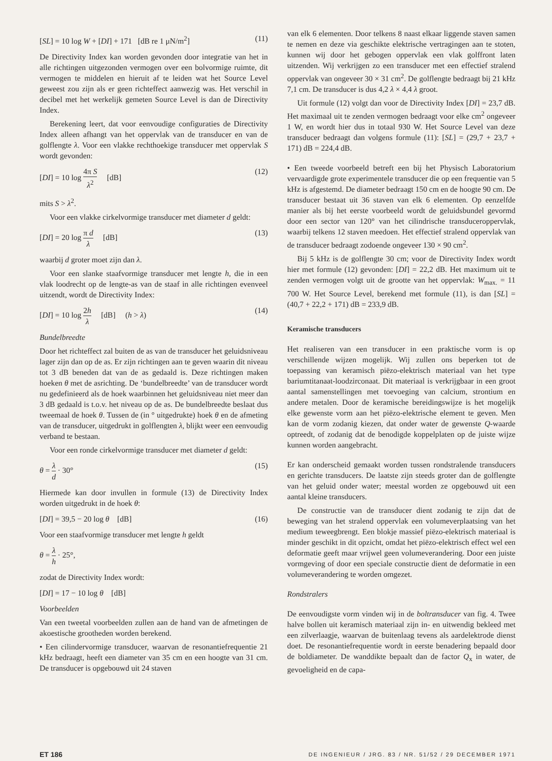[SL] = 10 log W + [DI] + 171 [dB re 1 μN/m<sup>2</sup>] (11)
De Directivity Index kan worden gevonden door integratie van het in alle richtingen uitgezonden vermogen over een bolvormige ruimte, dit vermogen te middelen en hieruit af te leiden wat het Source Level geweest zou zijn als er geen richteffect aanwezig was. Het verschil in decibel met het werkelijk gemeten Source Level is dan de Directivity Index.
Berekening leert, dat voor eenvoudige configuraties de Directivity Index alleen afhangt van het oppervlak van de transducer en van de golflengte λ. Voor een vlakke rechthoekige transducer met oppervlak S wordt gevonden:
[DI] = 10 log 4π S λ<sup>2</sup> [dB] (12)
mits S > λ<sup>2</sup>.
Voor een vlakke cirkelvormige transducer met diameter d geldt:
[DI] = 20 log π d λ [dB] (13)
waarbij d groter moet zijn dan λ.
Voor een slanke staafvormige transducer met lengte h, die in een vlak loodrecht op de lengte-as van de staaf in alle richtingen evenveel uitzendt, wordt de Directivity Index:
[DI] = 10 log 2h λ [dB] (h > λ) (14)
Bundelbreedte
Door het richteffect zal buiten de as van de transducer het geluidsniveau lager zijn dan op de as. Er zijn richtingen aan te geven waarin dit niveau tot 3 dB beneden dat van de as gedaald is. Deze richtingen maken hoeken θ met de asrichting. De ‘bundelbreedte’ van de transducer wordt nu gedefinieerd als de hoek waarbinnen het geluidsniveau niet meer dan 3 dB gedaald is t.o.v. het niveau op de as. De bundelbreedte beslaat dus tweemaal de hoek θ. Tussen de (in ° uitgedrukte) hoek θ en de afmeting van de transducer, uitgedrukt in golflengten λ, blijkt weer een eenvoudig verband te bestaan.
Voor een ronde cirkelvormige transducer met diameter d geldt:
θ = λ d · 30° (15)
Hiermede kan door invullen in formule (13) de Directivity Index worden uitgedrukt in de hoek θ:
[DI] = 39,5 − 20 log θ [dB] (16)
Voor een staafvormige transducer met lengte h geldt
θ = λ h · 25°,
zodat de Directivity Index wordt:
[DI] = 17 − 10 log θ [dB]
Voorbeelden
Van een tweetal voorbeelden zullen aan de hand van de afmetingen de akoestische grootheden worden berekend.
• Een cilindervormige transducer, waarvan de resonantiefrequentie 21 kHz bedraagt, heeft een diameter van 35 cm en een hoogte van 31 cm. De transducer is opgebouwd uit 24 staven
van elk 6 elementen. Door telkens 8 naast elkaar liggende staven samen te nemen en deze via geschikte elektrische vertragingen aan te stoten, kunnen wij door het gebogen oppervlak een vlak golffront laten uitzenden. Wij verkrijgen zo een transducer met een effectief stralend oppervlak van ongeveer 30 × 31 cm<sup>2</sup>. De golflengte bedraagt bij 21 kHz 7,1 cm. De transducer is dus 4,2 λ × 4,4 λ groot.
Uit formule (12) volgt dan voor de Directivity Index [DI] = 23,7 dB. Het maximaal uit te zenden vermogen bedraagt voor elke cm<sup>2</sup> ongeveer 1 W, en wordt hier dus in totaal 930 W. Het Source Level van deze transducer bedraagt dan volgens formule (11): [SL] = (29,7 + 23,7 + 171) dB = 224,4 dB.
• Een tweede voorbeeld betreft een bij het Physisch Laboratorium vervaardigde grote experimentele transducer die op een frequentie van 5 kHz is afgestemd. De diameter bedraagt 150 cm en de hoogte 90 cm. De transducer bestaat uit 36 staven van elk 6 elementen. Op eenzelfde manier als bij het eerste voorbeeld wordt de geluidsbundel gevormd door een sector van 120° van het cilindrische transduceroppervlak, waarbij telkens 12 staven meedoen. Het effectief stralend oppervlak van de transducer bedraagt zodoende ongeveer 130 × 90 cm<sup>2</sup>.
Bij 5 kHz is de golflengte 30 cm; voor de Directivity Index wordt hier met formule (12) gevonden: [DI] = 22,2 dB. Het maximum uit te zenden vermogen volgt uit de grootte van het oppervlak: W<sub>max.</sub> = 11 700 W. Het Source Level, berekend met formule (11), is dan [SL] = (40,7 + 22,2 + 171) dB = 233,9 dB.
Keramische transducers
Het realiseren van een transducer in een praktische vorm is op verschillende wijzen mogelijk. Wij zullen ons beperken tot de toepassing van keramisch piëzo-elektrisch materiaal van het type bariumtitanaat-loodzirconaat. Dit materiaal is verkrijgbaar in een groot aantal samenstellingen met toevoeging van calcium, strontium en andere metalen. Door de keramische bereidingswijze is het mogelijk elke gewenste vorm aan het piëzo-elektrische element te geven. Men kan de vorm zodanig kiezen, dat onder water de gewenste Q-waarde optreedt, of zodanig dat de benodigde koppelplaten op de juiste wijze kunnen worden aangebracht.
Er kan onderscheid gemaakt worden tussen rondstralende transducers en gerichte transducers. De laatste zijn steeds groter dan de golflengte van het geluid onder water; meestal worden ze opgebouwd uit een aantal kleine transducers.
De constructie van de transducer dient zodanig te zijn dat de beweging van het stralend oppervlak een volumeverplaatsing van het medium teweegbrengt. Een blokje massief piëzo-elektrisch materiaal is minder geschikt in dit opzicht, omdat het piëzo-elektrisch effect wel een deformatie geeft maar vrijwel geen volumeverandering. Door een juiste vormgeving of door een speciale constructie dient de deformatie in een volumeverandering te worden omgezet.
Rondstralers
De eenvoudigste vorm vinden wij in de boltransducer van fig. 4. Twee halve bollen uit keramisch materiaal zijn in- en uitwendig bekleed met een zilverlaagje, waarvan de buitenlaag tevens als aardelektrode dienst doet. De resonantiefrequentie wordt in eerste benadering bepaald door de boldiameter. De wanddikte bepaalt dan de factor Q<sub>x</sub> in water, de gevoeligheid en de capa-
ET 186 DE INGENIEUR / JRG. 83 / NR. 51/52 / 29 DECEMBER 1971